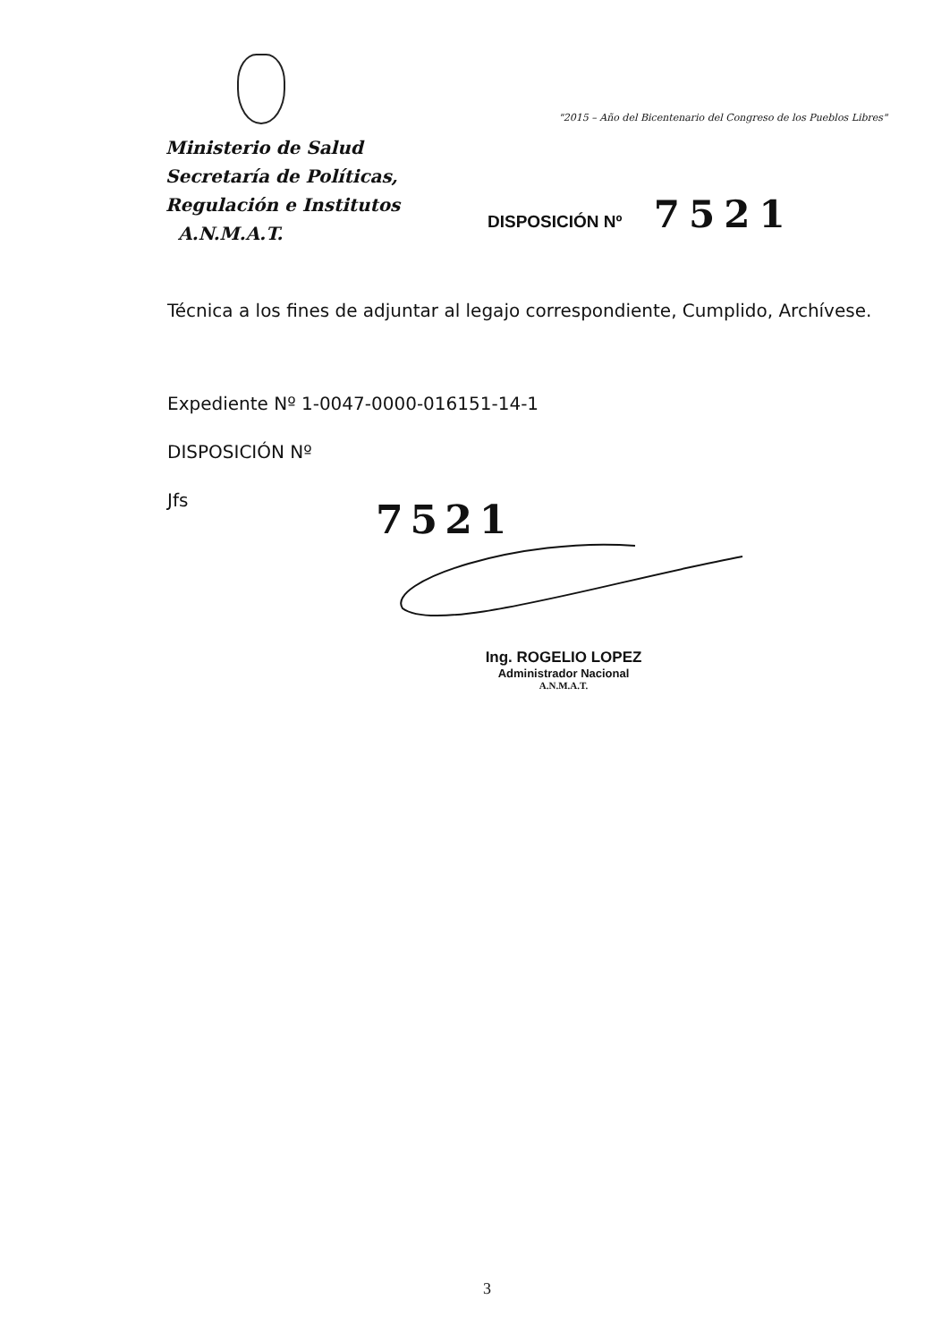Ministerio de Salud
Secretaría de Políticas,
Regulación e Institutos
A.N.M.A.T.
"2015 – Año del Bicentenario del Congreso de los Pueblos Libres"
DISPOSICIÓN Nº 7521
Técnica a los fines de adjuntar al legajo correspondiente, Cumplido, Archívese.
Expediente Nº 1-0047-0000-016151-14-1
DISPOSICIÓN Nº
Jfs
7521
Ing. ROGELIO LOPEZ
Administrador Nacional
A.N.M.A.T.
3